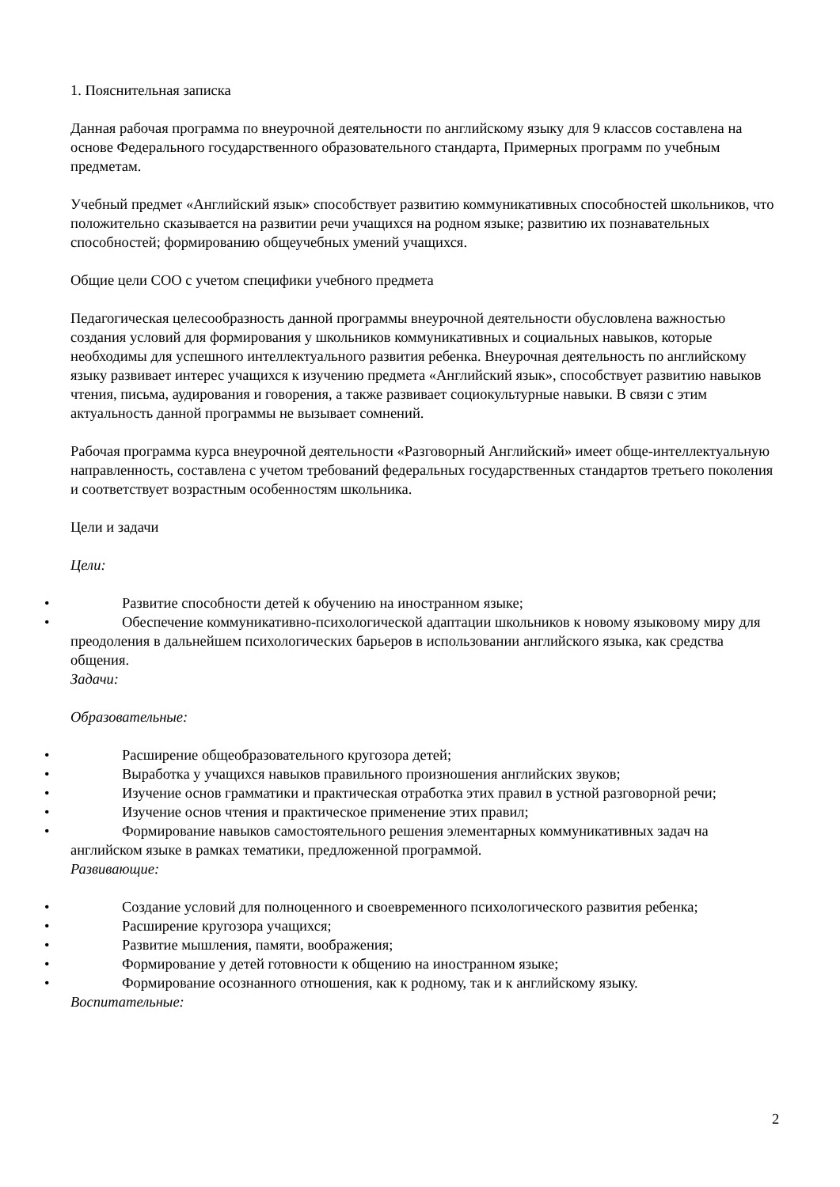1. Пояснительная записка
Данная рабочая программа по внеурочной деятельности по английскому языку для 9 классов составлена на основе Федерального государственного образовательного стандарта, Примерных программ по учебным предметам.
Учебный предмет «Английский язык» способствует развитию коммуникативных способностей школьников, что положительно сказывается на развитии речи учащихся на родном языке; развитию их познавательных способностей; формированию общеучебных умений учащихся.
Общие цели СОО с учетом специфики учебного предмета
Педагогическая целесообразность данной программы внеурочной деятельности обусловлена важностью создания условий для формирования у школьников коммуникативных и социальных навыков, которые необходимы для успешного интеллектуального развития ребенка. Внеурочная деятельность по английскому языку развивает интерес учащихся к изучению предмета «Английский язык», способствует развитию навыков чтения, письма, аудирования и говорения, а также развивает социокультурные навыки. В связи с этим актуальность данной программы не вызывает сомнений.
Рабочая программа курса внеурочной деятельности «Разговорный Английский» имеет обще-интеллектуальную направленность, составлена с учетом требований федеральных государственных стандартов третьего поколения и соответствует возрастным особенностям школьника.
Цели и задачи
Цели:
• Развитие способности детей к обучению на иностранном языке;
• Обеспечение коммуникативно-психологической адаптации школьников к новому языковому миру для преодоления в дальнейшем психологических барьеров в использовании английского языка, как средства общения.
Задачи:
Образовательные:
• Расширение общеобразовательного кругозора детей;
• Выработка у учащихся навыков правильного произношения английских звуков;
• Изучение основ грамматики и практическая отработка этих правил в устной разговорной речи;
• Изучение основ чтения и практическое применение этих правил;
• Формирование навыков самостоятельного решения элементарных коммуникативных задач на английском языке в рамках тематики, предложенной программой.
Развивающие:
• Создание условий для полноценного и своевременного психологического развития ребенка;
• Расширение кругозора учащихся;
• Развитие мышления, памяти, воображения;
• Формирование у детей готовности к общению на иностранном языке;
• Формирование осознанного отношения, как к родному, так и к английскому языку.
Воспитательные:
2